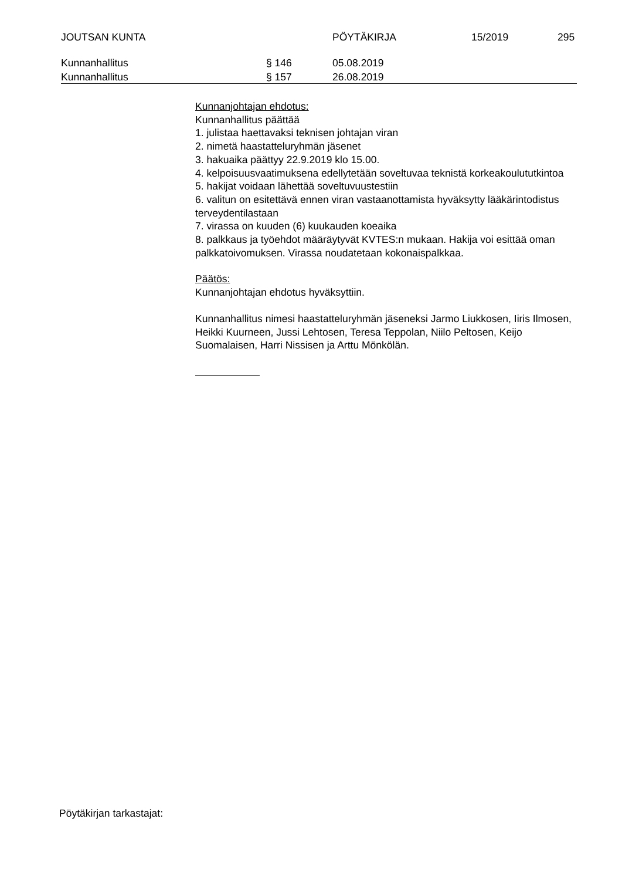JOUTSAN KUNTA PÖYTÄKIRJA 15/2019 295
Kunnanhallitus § 146 05.08.2019
Kunnanhallitus § 157 26.08.2019
Kunnanjohtajan ehdotus:
Kunnanhallitus päättää
1. julistaa haettavaksi teknisen johtajan viran
2. nimetä haastatteluryhmän jäsenet
3. hakuaika päättyy 22.9.2019 klo 15.00.
4. kelpoisuusvaatimuksena edellytetään soveltuvaa teknistä korkeakoulututkintoa
5. hakijat voidaan lähettää soveltuvuustestiin
6. valitun on esitettävä ennen viran vastaanottamista hyväksytty lääkärintodistus terveydentilastaan
7. virassa on kuuden (6) kuukauden koeaika
8. palkkaus ja työehdot määräytyvät KVTES:n mukaan. Hakija voi esittää oman palkkatoivomuksen. Virassa noudatetaan kokonaispalkkaa.
Päätös:
Kunnanjohtajan ehdotus hyväksyttiin.
Kunnanhallitus nimesi haastatteluryhmän jäseneksi Jarmo Liukkosen, Iiris Ilmosen, Heikki Kuurneen, Jussi Lehtosen, Teresa Teppolan, Niilo Peltosen, Keijo Suomalaisen, Harri Nissisen ja Arttu Mönkölän.
Pöytäkirjan tarkastajat: